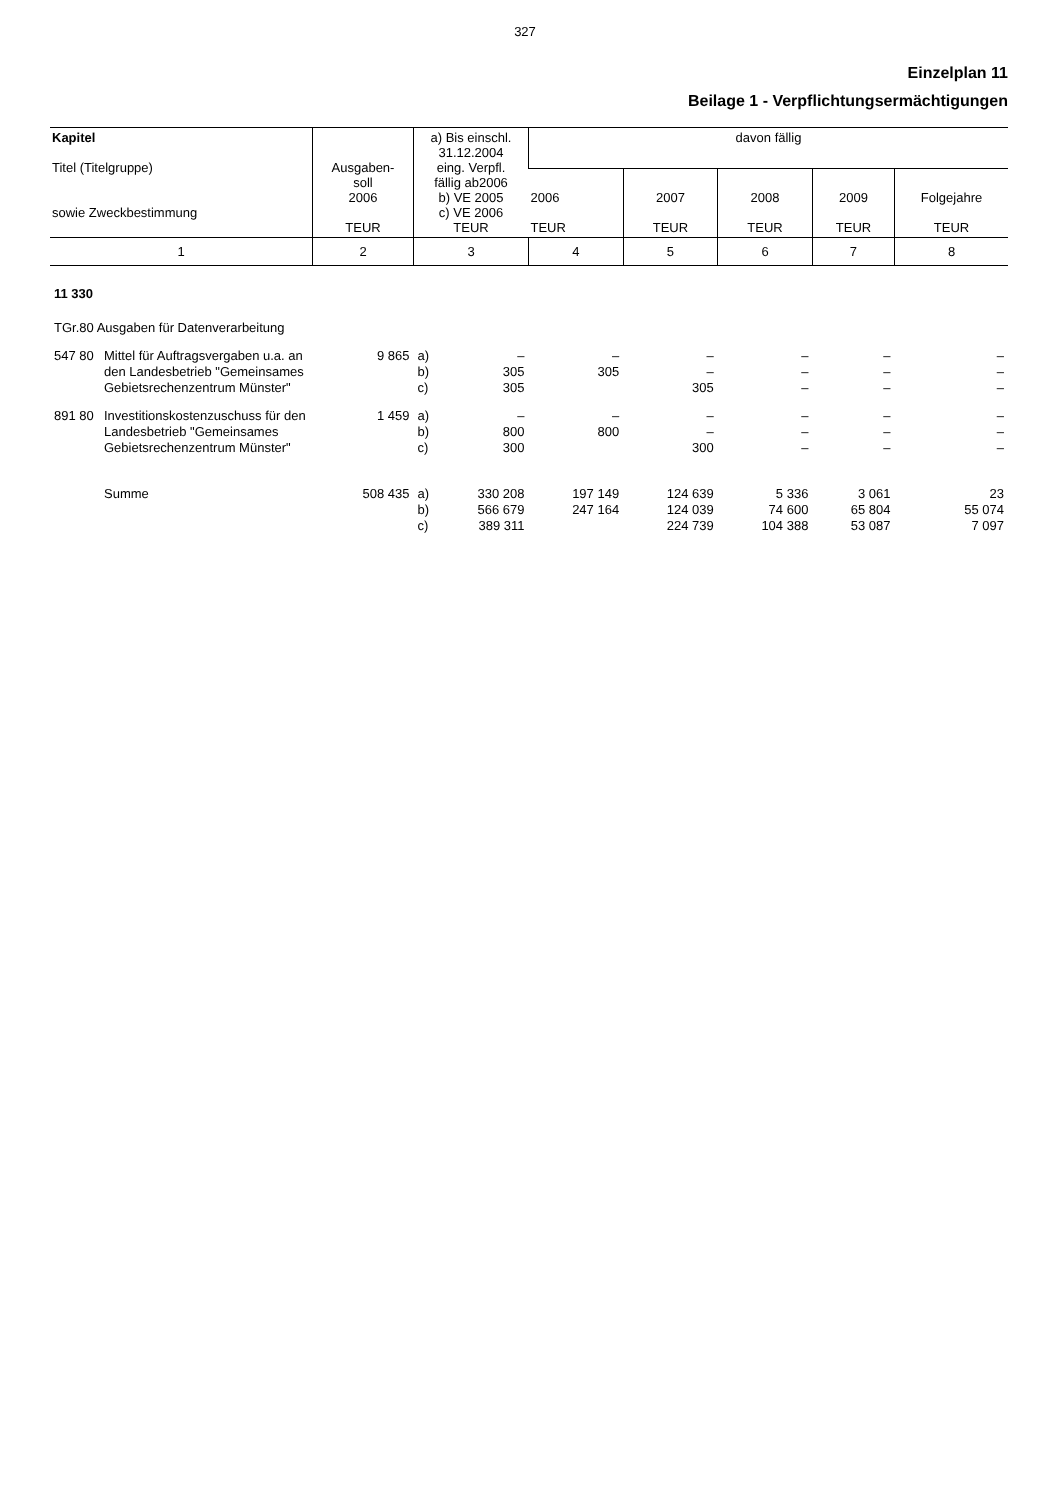327
Einzelplan 11
Beilage 1 - Verpflichtungsermächtigungen
| Kapitel Titel (Titelgruppe) sowie Zweckbestimmung | Ausgaben- soll 2006 TEUR | a) Bis einschl. 31.12.2004 eing. Verpfl. fällig ab2006 b) VE 2005 c) VE 2006 TEUR | davon fällig | | | | |
| | | | 2006 TEUR | 2007 TEUR | 2008 TEUR | 2009 TEUR | Folgejahre TEUR |
| 1 | 2 | 3 | 4 | 5 | 6 | 7 | 8 |
| 11 330 | | | | | | | |
| TGr.80 Ausgaben für Datenverarbeitung | | | | | | | |
| 547 80 Mittel für Auftragsvergaben u.a. an den Landesbetrieb "Gemeinsames Gebietsrechenzentrum Münster" | 9 865 | a) b) c) – 305 305 | – 305 | – – 305 | – – – | – – – | – – – |
| 891 80 Investitionskostenzuschuss für den Landesbetrieb "Gemeinsames Gebietsrechenzentrum Münster" | 1 459 | a) b) c) – 800 300 | – 800 | – – 300 | – – – | – – – | – – – |
| Summe | 508 435 | a) b) c) 330 208 566 679 389 311 | 197 149 247 164 | 124 639 124 039 224 739 | 5 336 74 600 104 388 | 3 061 65 804 53 087 | 23 55 074 7 097 |